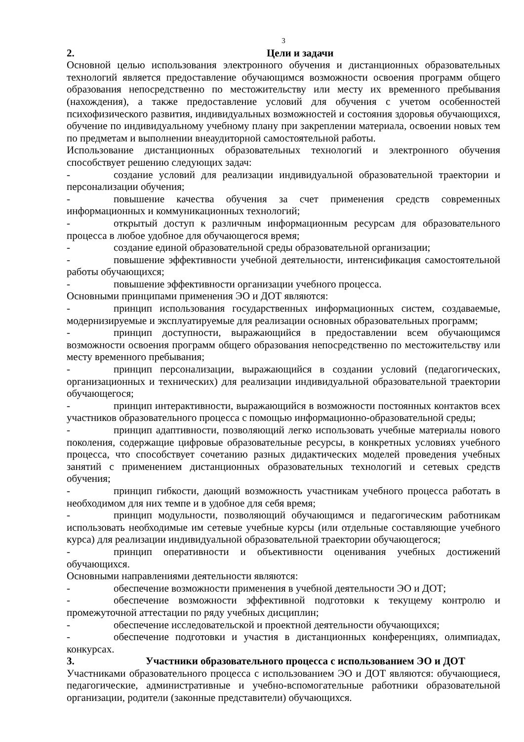3
2. Цели и задачи
Основной целью использования электронного обучения и дистанционных образовательных технологий является предоставление обучающимся возможности освоения программ общего образования непосредственно по местожительству или месту их временного пребывания (нахождения), а также предоставление условий для обучения с учетом особенностей психофизического развития, индивидуальных возможностей и состояния здоровья обучающихся, обучение по индивидуальному учебному плану при закреплении материала, освоении новых тем по предметам и выполнении внеаудиторной самостоятельной работы.
Использование дистанционных образовательных технологий и электронного обучения способствует решению следующих задач:
- создание условий для реализации индивидуальной образовательной траектории и персонализации обучения;
- повышение качества обучения за счет применения средств современных информационных и коммуникационных технологий;
- открытый доступ к различным информационным ресурсам для образовательного процесса в любое удобное для обучающегося время;
- создание единой образовательной среды образовательной организации;
- повышение эффективности учебной деятельности, интенсификация самостоятельной работы обучающихся;
- повышение эффективности организации учебного процесса.
Основными принципами применения ЭО и ДОТ являются:
- принцип использования государственных информационных систем, создаваемые, модернизируемые и эксплуатируемые для реализации основных образовательных программ;
- принцип доступности, выражающийся в предоставлении всем обучающимся возможности освоения программ общего образования непосредственно по местожительству или месту временного пребывания;
- принцип персонализации, выражающийся в создании условий (педагогических, организационных и технических) для реализации индивидуальной образовательной траектории обучающегося;
- принцип интерактивности, выражающийся в возможности постоянных контактов всех участников образовательного процесса с помощью информационно-образовательной среды;
- принцип адаптивности, позволяющий легко использовать учебные материалы нового поколения, содержащие цифровые образовательные ресурсы, в конкретных условиях учебного процесса, что способствует сочетанию разных дидактических моделей проведения учебных занятий с применением дистанционных образовательных технологий и сетевых средств обучения;
- принцип гибкости, дающий возможность участникам учебного процесса работать в необходимом для них темпе и в удобное для себя время;
- принцип модульности, позволяющий обучающимся и педагогическим работникам использовать необходимые им сетевые учебные курсы (или отдельные составляющие учебного курса) для реализации индивидуальной образовательной траектории обучающегося;
- принцип оперативности и объективности оценивания учебных достижений обучающихся.
Основными направлениями деятельности являются:
- обеспечение возможности применения в учебной деятельности ЭО и ДОТ;
- обеспечение возможности эффективной подготовки к текущему контролю и промежуточной аттестации по ряду учебных дисциплин;
- обеспечение исследовательской и проектной деятельности обучающихся;
- обеспечение подготовки и участия в дистанционных конференциях, олимпиадах, конкурсах.
3. Участники образовательного процесса с использованием ЭО и ДОТ
Участниками образовательного процесса с использованием ЭО и ДОТ являются: обучающиеся, педагогические, административные и учебно-вспомогательные работники образовательной организации, родители (законные представители) обучающихся.